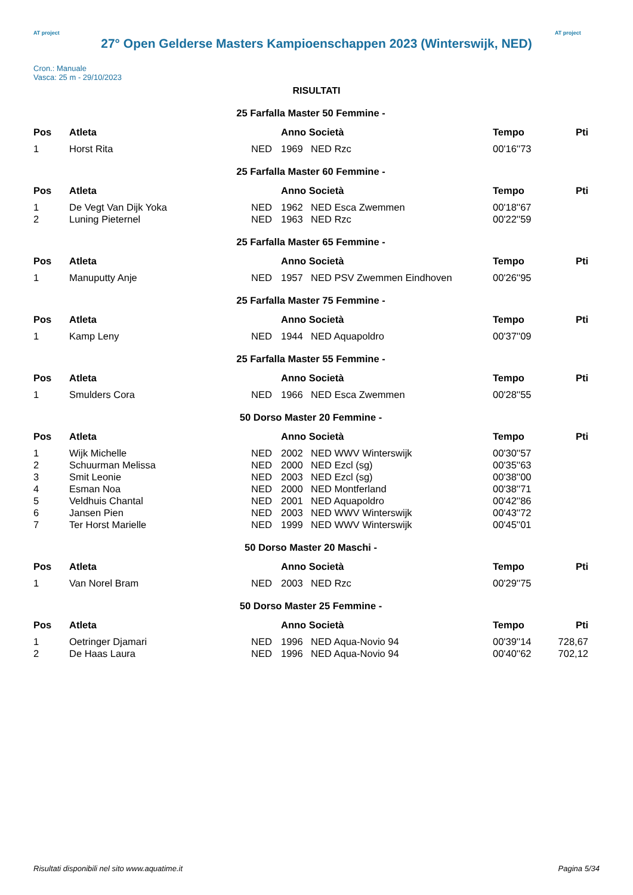AT project
27° Open Gelderse Masters Kampioenschappen 2023 (Winterswijk, NED)
AT project
Cron.: Manuale
Vasca: 25 m - 29/10/2023
RISULTATI
| 25 Farfalla Master 50 Femmine - | | | | | | |
| Pos | Atleta | | Anno Società | | Tempo | Pti |
| 1 | Horst Rita | NED | 1969 | NED Rzc | 00'16''73 | |
| 25 Farfalla Master 60 Femmine - | | | | | | |
| Pos | Atleta | | Anno Società | | Tempo | Pti |
| 1 | De Vegt Van Dijk Yoka | NED | 1962 | NED Esca Zwemmen | 00'18''67 | |
| 2 | Luning Pieternel | NED | 1963 | NED Rzc | 00'22''59 | |
| 25 Farfalla Master 65 Femmine - | | | | | | |
| Pos | Atleta | | Anno Società | | Tempo | Pti |
| 1 | Manuputty Anje | NED | 1957 | NED PSV Zwemmen Eindhoven | 00'26''95 | |
| 25 Farfalla Master 75 Femmine - | | | | | | |
| Pos | Atleta | | Anno Società | | Tempo | Pti |
| 1 | Kamp Leny | NED | 1944 | NED Aquapoldro | 00'37''09 | |
| 25 Farfalla Master 55 Femmine - | | | | | | |
| Pos | Atleta | | Anno Società | | Tempo | Pti |
| 1 | Smulders Cora | NED | 1966 | NED Esca Zwemmen | 00'28''55 | |
| 50 Dorso Master 20 Femmine - | | | | | | |
| Pos | Atleta | | Anno Società | | Tempo | Pti |
| 1 | Wijk Michelle | NED | 2002 | NED WWV Winterswijk | 00'30''57 | |
| 2 | Schuurman Melissa | NED | 2000 | NED Ezcl (sg) | 00'35''63 | |
| 3 | Smit Leonie | NED | 2003 | NED Ezcl (sg) | 00'38''00 | |
| 4 | Esman Noa | NED | 2000 | NED Montferland | 00'38''71 | |
| 5 | Veldhuis Chantal | NED | 2001 | NED Aquapoldro | 00'42''86 | |
| 6 | Jansen Pien | NED | 2003 | NED WWV Winterswijk | 00'43''72 | |
| 7 | Ter Horst Marielle | NED | 1999 | NED WWV Winterswijk | 00'45''01 | |
| 50 Dorso Master 20 Maschi - | | | | | | |
| Pos | Atleta | | Anno Società | | Tempo | Pti |
| 1 | Van Norel Bram | NED | 2003 | NED Rzc | 00'29''75 | |
| 50 Dorso Master 25 Femmine - | | | | | | |
| Pos | Atleta | | Anno Società | | Tempo | Pti |
| 1 | Oetringer Djamari | NED | 1996 | NED Aqua-Novio 94 | 00'39''14 | 728,67 |
| 2 | De Haas Laura | NED | 1996 | NED Aqua-Novio 94 | 00'40''62 | 702,12 |
Risultati disponibili nel sito www.aquatime.it Pagina 5/34